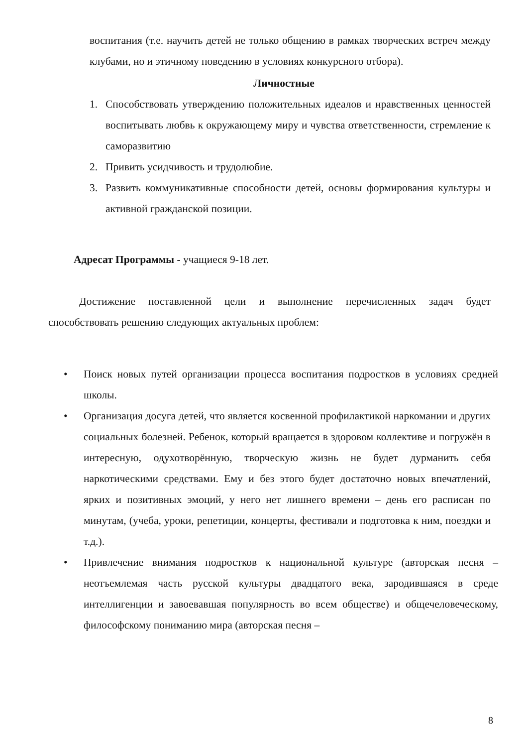воспитания (т.е. научить детей не только общению в рамках творческих встреч между клубами, но и этичному поведению в условиях конкурсного отбора).
Личностные
1. Способствовать утверждению положительных идеалов и нравственных ценностей воспитывать любвь к окружающему миру и чувства ответственности, стремление к саморазвитию
2. Привить усидчивость и трудолюбие.
3. Развить коммуникативные способности детей, основы формирования культуры и активной гражданской позиции.
Адресат Программы - учащиеся 9-18 лет.
Достижение поставленной цели и выполнение перечисленных задач будет способствовать решению следующих актуальных проблем:
• Поиск новых путей организации процесса воспитания подростков в условиях средней школы.
• Организация досуга детей, что является косвенной профилактикой наркомании и других социальных болезней. Ребенок, который вращается в здоровом коллективе и погружён в интересную, одухотворённую, творческую жизнь не будет дурманить себя наркотическими средствами. Ему и без этого будет достаточно новых впечатлений, ярких и позитивных эмоций, у него нет лишнего времени – день его расписан по минутам, (учеба, уроки, репетиции, концерты, фестивали и подготовка к ним, поездки и т.д.).
• Привлечение внимания подростков к национальной культуре (авторская песня – неотъемлемая часть русской культуры двадцатого века, зародившаяся в среде интеллигенции и завоевавшая популярность во всем обществе) и общечеловеческому, философскому пониманию мира (авторская песня –
8